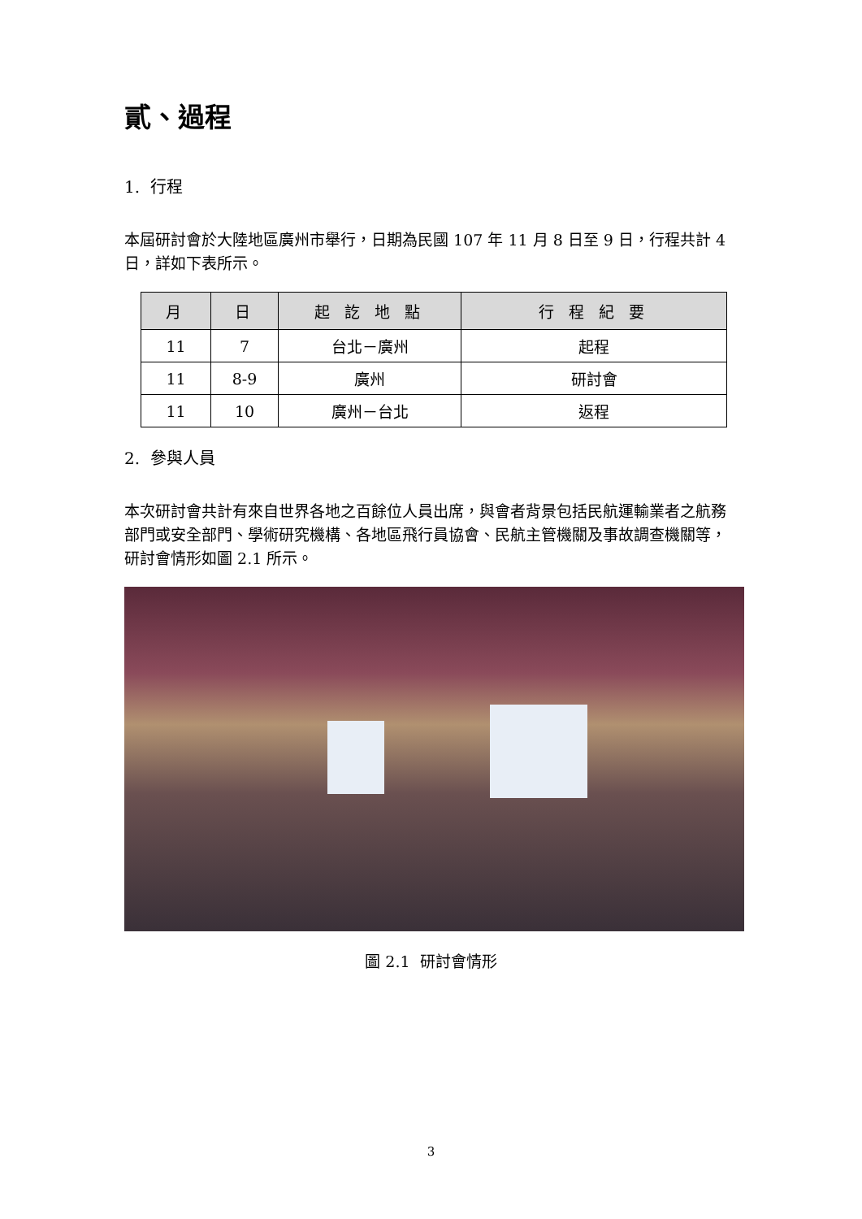貳、過程
1. 行程
本屆研討會於大陸地區廣州市舉行，日期為民國 107 年 11 月 8 日至 9 日，行程共計 4 日，詳如下表所示。
| 月 | 日 | 起 訖 地 點 | 行 程 紀 要 |
| --- | --- | --- | --- |
| 11 | 7 | 台北－廣州 | 起程 |
| 11 | 8-9 | 廣州 | 研討會 |
| 11 | 10 | 廣州－台北 | 返程 |
2. 參與人員
本次研討會共計有來自世界各地之百餘位人員出席，與會者背景包括民航運輸業者之航務部門或安全部門、學術研究機構、各地區飛行員協會、民航主管機關及事故調查機關等，研討會情形如圖 2.1 所示。
圖 2.1 研討會情形
3